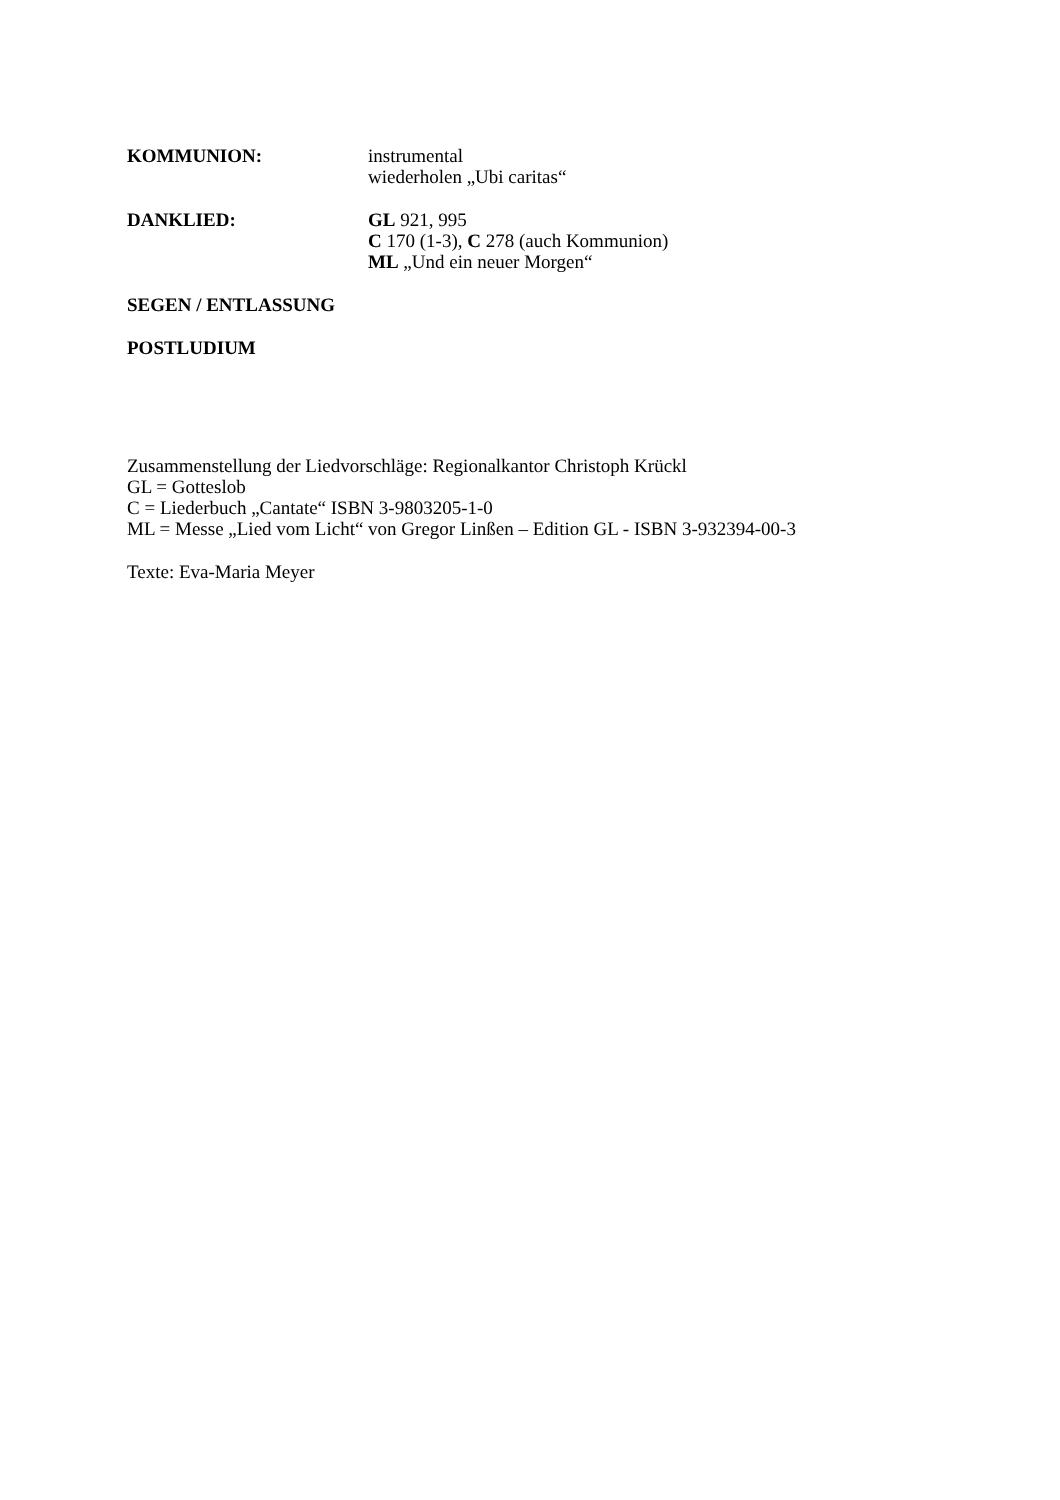KOMMUNION: instrumental
wiederholen „Ubi caritas“
DANKLIED: GL 921, 995
C 170 (1-3), C 278 (auch Kommunion)
ML „Und ein neuer Morgen“
SEGEN / ENTLASSUNG
POSTLUDIUM
Zusammenstellung der Liedvorschläge: Regionalkantor Christoph Krückl
GL = Gotteslob
C = Liederbuch „Cantate“ ISBN 3-9803205-1-0
ML = Messe „Lied vom Licht“ von Gregor Linßen – Edition GL - ISBN 3-932394-00-3
Texte: Eva-Maria Meyer